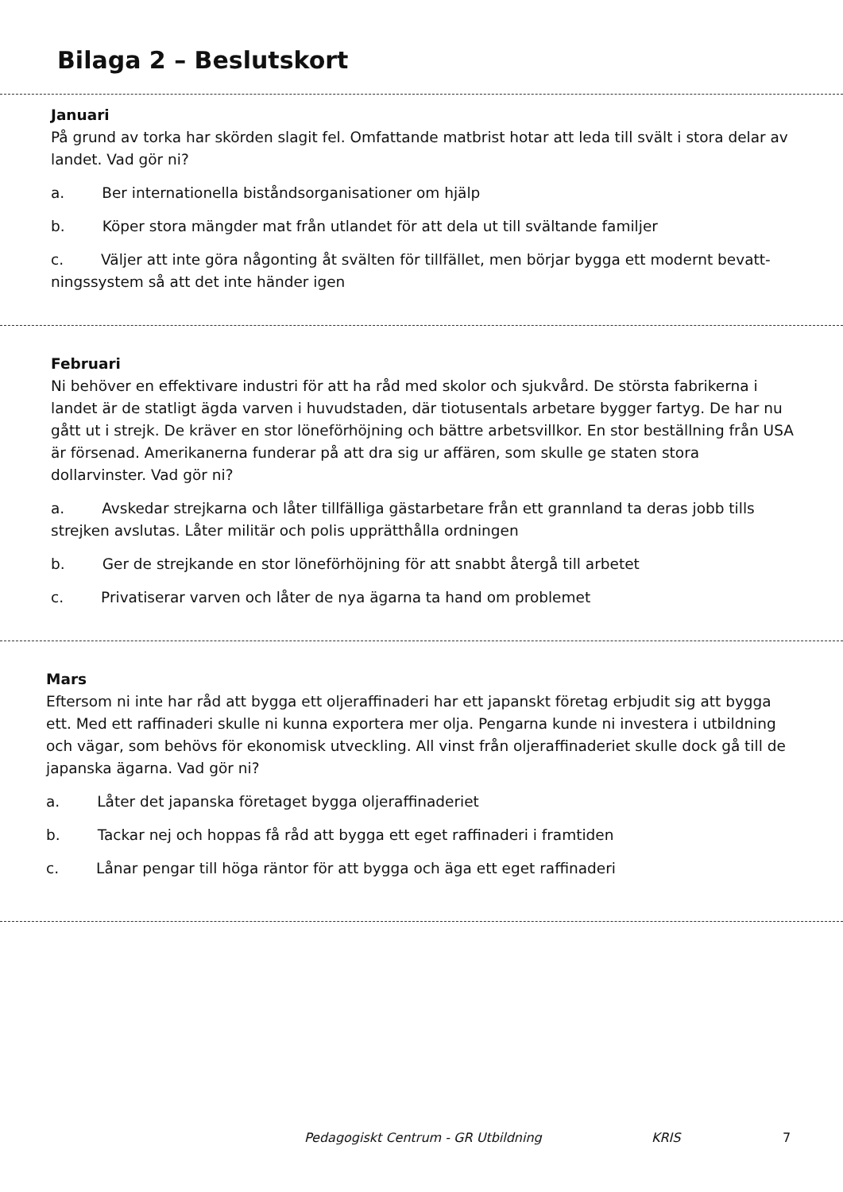Bilaga 2 – Beslutskort
Januari
På grund av torka har skörden slagit fel. Omfattande matbrist hotar att leda till svält i stora delar av landet. Vad gör ni?
a. Ber internationella biståndsorganisationer om hjälp
b. Köper stora mängder mat från utlandet för att dela ut till svältande familjer
c. Väljer att inte göra någonting åt svälten för tillfället, men börjar bygga ett modernt bevatt-ningssystem så att det inte händer igen
Februari
Ni behöver en effektivare industri för att ha råd med skolor och sjukvård. De största fabrikerna i landet är de statligt ägda varven i huvudstaden, där tiotusentals arbetare bygger fartyg. De har nu gått ut i strejk. De kräver en stor löneförhöjning och bättre arbetsvillkor. En stor beställning från USA är försenad. Amerikanerna funderar på att dra sig ur affären, som skulle ge staten stora dollarvinster. Vad gör ni?
a. Avskedar strejkarna och låter tillfälliga gästarbetare från ett grannland ta deras jobb tills strejken avslutas. Låter militär och polis upprätthålla ordningen
b. Ger de strejkande en stor löneförhöjning för att snabbt återgå till arbetet
c. Privatiserar varven och låter de nya ägarna ta hand om problemet
Mars
Eftersom ni inte har råd att bygga ett oljeraffinaderi har ett japanskt företag erbjudit sig att bygga ett. Med ett raffinaderi skulle ni kunna exportera mer olja. Pengarna kunde ni investera i utbildning och vägar, som behövs för ekonomisk utveckling. All vinst från oljeraffinaderiet skulle dock gå till de japanska ägarna. Vad gör ni?
a. Låter det japanska företaget bygga oljeraffinaderiet
b. Tackar nej och hoppas få råd att bygga ett eget raffinaderi i framtiden
c. Lånar pengar till höga räntor för att bygga och äga ett eget raffinaderi
Pedagogiskt Centrum - GR Utbildning KRIS 7